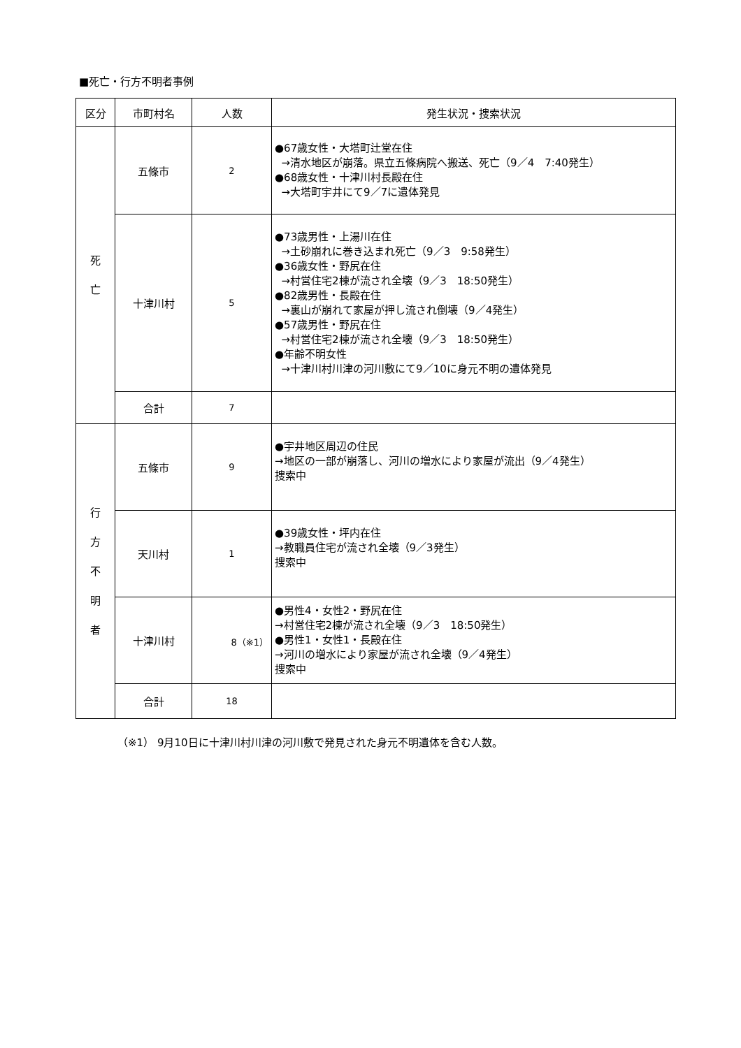■死亡・行方不明者事例
| 区分 | 市町村名 | 人数 | 発生状況・捜索状況 |
| --- | --- | --- | --- |
| 死 亡 | 五條市 | 2 | ●67歳女性・大塔町辻堂在住 →清水地区が崩落。県立五條病院へ搬送、死亡（9／4 7:40発生） ●68歳女性・十津川村長殿在住 →大塔町宇井にて9／7に遺体発見 |
| | 十津川村 | 5 | ●73歳男性・上湯川在住 →土砂崩れに巻き込まれ死亡（9／3 9:58発生） ●36歳女性・野尻在住 →村営住宅2棟が流され全壊（9／3 18:50発生） ●82歳男性・長殿在住 →裏山が崩れて家屋が押し流され倒壊（9／4発生） ●57歳男性・野尻在住 →村営住宅2棟が流され全壊（9／3 18:50発生） ●年齢不明女性 →十津川村川津の河川敷にて9／10に身元不明の遺体発見 |
| | 合計 | 7 | |
| 行 方 不 明 者 | 五條市 | 9 | ●宇井地区周辺の住民 →地区の一部が崩落し、河川の増水により家屋が流出（9／4発生） 捜索中 |
| | 天川村 | 1 | ●39歳女性・坪内在住 →教職員住宅が流され全壊（9／3発生） 捜索中 |
| | 十津川村 | 8（※1） | ●男性4・女性2・野尻在住 →村営住宅2棟が流され全壊（9／3 18:50発生） ●男性1・女性1・長殿在住 →河川の増水により家屋が流され全壊（9／4発生） 捜索中 |
| | 合計 | 18 | |
（※1） 9月10日に十津川村川津の河川敷で発見された身元不明遺体を含む人数。